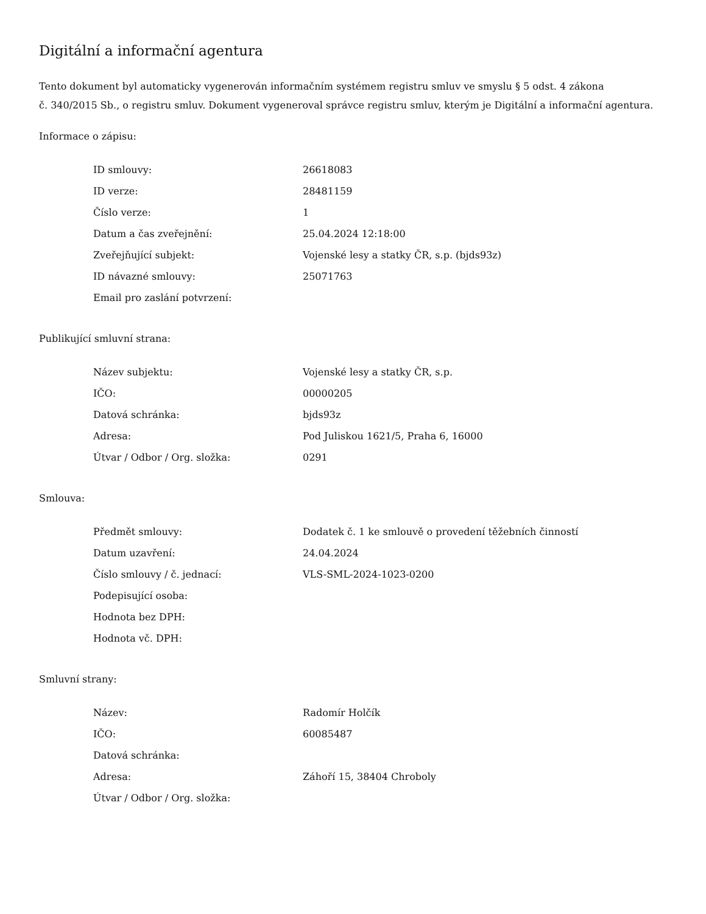Digitální a informační agentura
Tento dokument byl automaticky vygenerován informačním systémem registru smluv ve smyslu § 5 odst. 4 zákona
č. 340/2015 Sb., o registru smluv. Dokument vygeneroval správce registru smluv, kterým je Digitální a informační agentura.
Informace o zápisu:
| ID smlouvy: | 26618083 |
| ID verze: | 28481159 |
| Číslo verze: | 1 |
| Datum a čas zveřejnění: | 25.04.2024 12:18:00 |
| Zveřejňující subjekt: | Vojenské lesy a statky ČR, s.p. (bjds93z) |
| ID návazné smlouvy: | 25071763 |
| Email pro zaslání potvrzení: | |
Publikující smluvní strana:
| Název subjektu: | Vojenské lesy a statky ČR, s.p. |
| IČO: | 00000205 |
| Datová schránka: | bjds93z |
| Adresa: | Pod Juliskou 1621/5, Praha 6, 16000 |
| Útvar / Odbor / Org. složka: | 0291 |
Smlouva:
| Předmět smlouvy: | Dodatek č. 1 ke smlouvě o provedení těžebních činností |
| Datum uzavření: | 24.04.2024 |
| Číslo smlouvy / č. jednací: | VLS-SML-2024-1023-0200 |
| Podepisující osoba: | |
| Hodnota bez DPH: | |
| Hodnota vč. DPH: | |
Smluvní strany:
| Název: | Radomír Holčík |
| IČO: | 60085487 |
| Datová schránka: | |
| Adresa: | Záhoří 15, 38404 Chroboly |
| Útvar / Odbor / Org. složka: | |